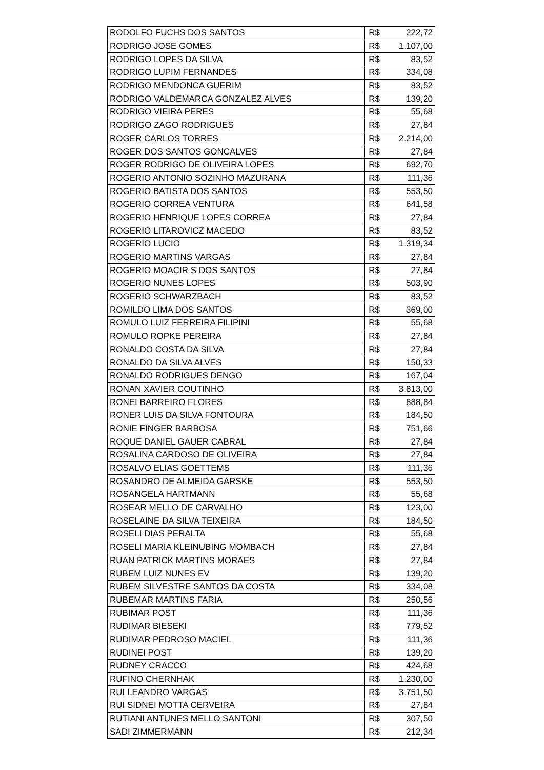| RODOLFO FUCHS DOS SANTOS | R$ | 222,72 |
| RODRIGO JOSE GOMES | R$ | 1.107,00 |
| RODRIGO LOPES DA SILVA | R$ | 83,52 |
| RODRIGO LUPIM FERNANDES | R$ | 334,08 |
| RODRIGO MENDONCA GUERIM | R$ | 83,52 |
| RODRIGO VALDEMARCA GONZALEZ ALVES | R$ | 139,20 |
| RODRIGO VIEIRA PERES | R$ | 55,68 |
| RODRIGO ZAGO RODRIGUES | R$ | 27,84 |
| ROGER CARLOS TORRES | R$ | 2.214,00 |
| ROGER DOS SANTOS GONCALVES | R$ | 27,84 |
| ROGER RODRIGO DE OLIVEIRA LOPES | R$ | 692,70 |
| ROGERIO ANTONIO SOZINHO MAZURANA | R$ | 111,36 |
| ROGERIO BATISTA DOS SANTOS | R$ | 553,50 |
| ROGERIO CORREA VENTURA | R$ | 641,58 |
| ROGERIO HENRIQUE LOPES CORREA | R$ | 27,84 |
| ROGERIO LITAROVICZ MACEDO | R$ | 83,52 |
| ROGERIO LUCIO | R$ | 1.319,34 |
| ROGERIO MARTINS VARGAS | R$ | 27,84 |
| ROGERIO MOACIR S DOS SANTOS | R$ | 27,84 |
| ROGERIO NUNES LOPES | R$ | 503,90 |
| ROGERIO SCHWARZBACH | R$ | 83,52 |
| ROMILDO LIMA DOS SANTOS | R$ | 369,00 |
| ROMULO LUIZ FERREIRA FILIPINI | R$ | 55,68 |
| ROMULO ROPKE PEREIRA | R$ | 27,84 |
| RONALDO COSTA DA SILVA | R$ | 27,84 |
| RONALDO DA SILVA ALVES | R$ | 150,33 |
| RONALDO RODRIGUES DENGO | R$ | 167,04 |
| RONAN XAVIER COUTINHO | R$ | 3.813,00 |
| RONEI BARREIRO FLORES | R$ | 888,84 |
| RONER LUIS DA SILVA FONTOURA | R$ | 184,50 |
| RONIE FINGER BARBOSA | R$ | 751,66 |
| ROQUE DANIEL GAUER CABRAL | R$ | 27,84 |
| ROSALINA CARDOSO DE OLIVEIRA | R$ | 27,84 |
| ROSALVO ELIAS GOETTEMS | R$ | 111,36 |
| ROSANDRO DE ALMEIDA GARSKE | R$ | 553,50 |
| ROSANGELA HARTMANN | R$ | 55,68 |
| ROSEAR MELLO DE CARVALHO | R$ | 123,00 |
| ROSELAINE DA SILVA TEIXEIRA | R$ | 184,50 |
| ROSELI DIAS PERALTA | R$ | 55,68 |
| ROSELI MARIA KLEINUBING MOMBACH | R$ | 27,84 |
| RUAN PATRICK MARTINS MORAES | R$ | 27,84 |
| RUBEM LUIZ NUNES EV | R$ | 139,20 |
| RUBEM SILVESTRE SANTOS DA COSTA | R$ | 334,08 |
| RUBEMAR MARTINS FARIA | R$ | 250,56 |
| RUBIMAR POST | R$ | 111,36 |
| RUDIMAR BIESEKI | R$ | 779,52 |
| RUDIMAR PEDROSO MACIEL | R$ | 111,36 |
| RUDINEI POST | R$ | 139,20 |
| RUDNEY CRACCO | R$ | 424,68 |
| RUFINO CHERNHAK | R$ | 1.230,00 |
| RUI LEANDRO VARGAS | R$ | 3.751,50 |
| RUI SIDNEI MOTTA CERVEIRA | R$ | 27,84 |
| RUTIANI ANTUNES MELLO SANTONI | R$ | 307,50 |
| SADI ZIMMERMANN | R$ | 212,34 |